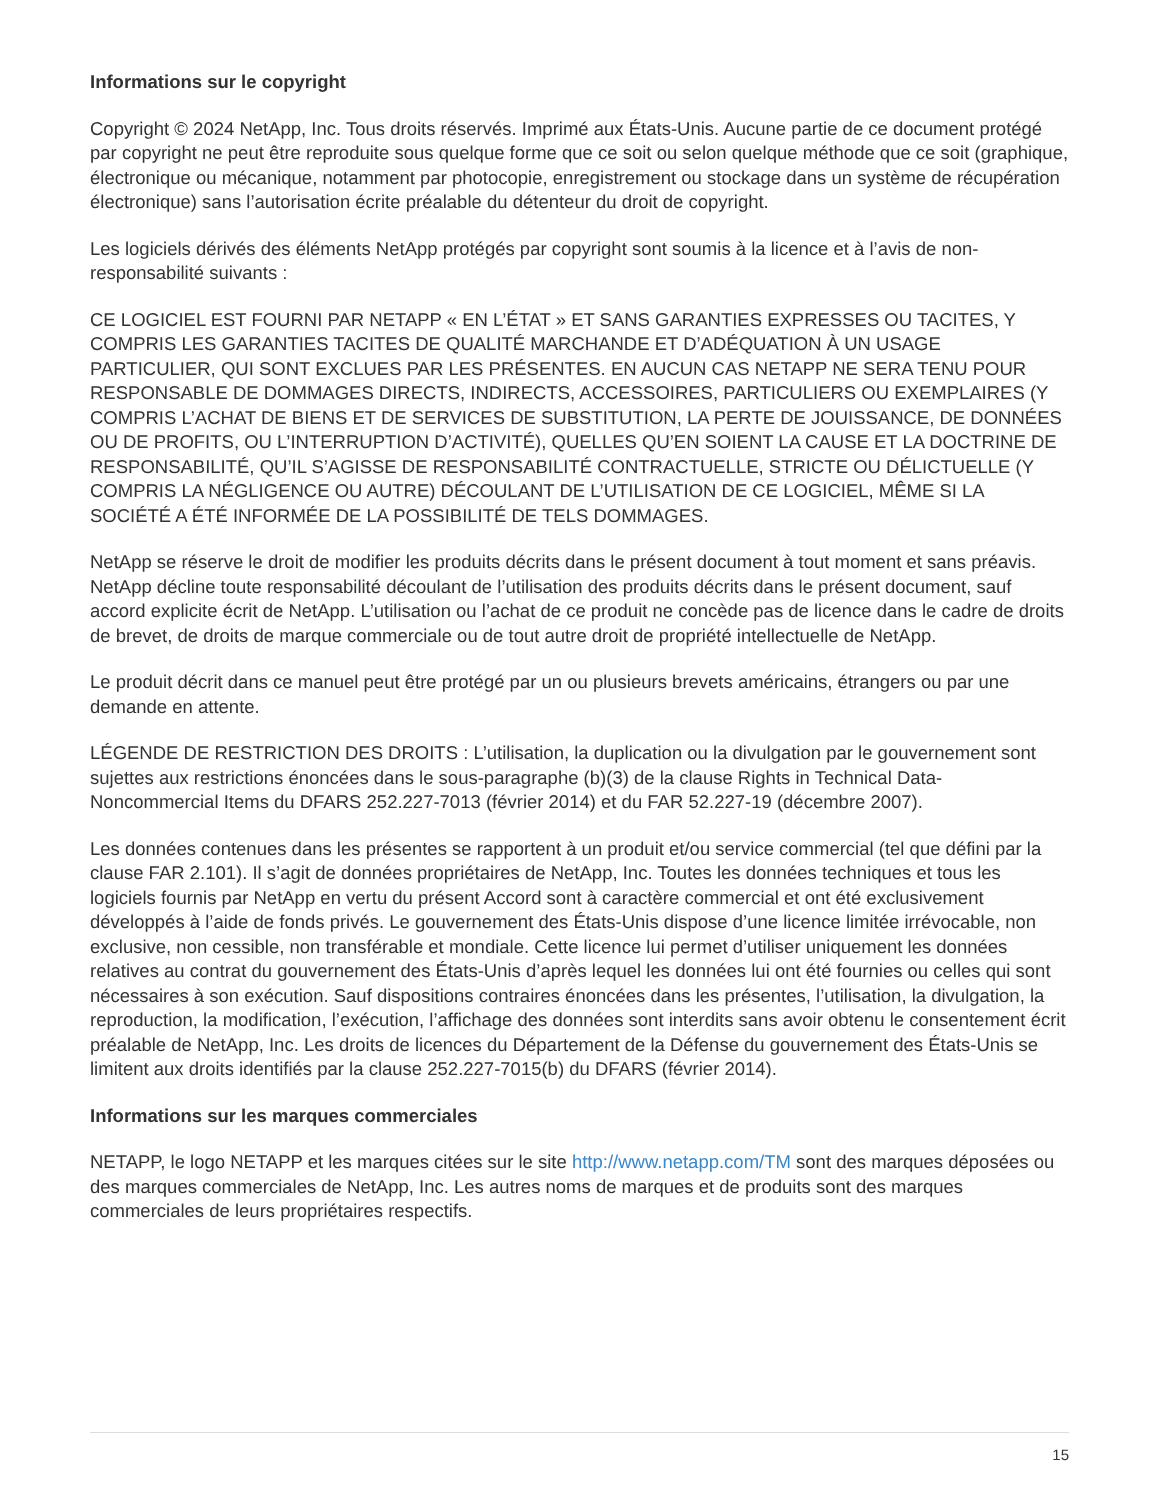Informations sur le copyright
Copyright © 2024 NetApp, Inc. Tous droits réservés. Imprimé aux États-Unis. Aucune partie de ce document protégé par copyright ne peut être reproduite sous quelque forme que ce soit ou selon quelque méthode que ce soit (graphique, électronique ou mécanique, notamment par photocopie, enregistrement ou stockage dans un système de récupération électronique) sans l’autorisation écrite préalable du détenteur du droit de copyright.
Les logiciels dérivés des éléments NetApp protégés par copyright sont soumis à la licence et à l’avis de non-responsabilité suivants :
CE LOGICIEL EST FOURNI PAR NETAPP « EN L’ÉTAT » ET SANS GARANTIES EXPRESSES OU TACITES, Y COMPRIS LES GARANTIES TACITES DE QUALITÉ MARCHANDE ET D’ADÉQUATION À UN USAGE PARTICULIER, QUI SONT EXCLUES PAR LES PRÉSENTES. EN AUCUN CAS NETAPP NE SERA TENU POUR RESPONSABLE DE DOMMAGES DIRECTS, INDIRECTS, ACCESSOIRES, PARTICULIERS OU EXEMPLAIRES (Y COMPRIS L’ACHAT DE BIENS ET DE SERVICES DE SUBSTITUTION, LA PERTE DE JOUISSANCE, DE DONNÉES OU DE PROFITS, OU L’INTERRUPTION D’ACTIVITÉ), QUELLES QU’EN SOIENT LA CAUSE ET LA DOCTRINE DE RESPONSABILITÉ, QU’IL S’AGISSE DE RESPONSABILITÉ CONTRACTUELLE, STRICTE OU DÉLICTUELLE (Y COMPRIS LA NÉGLIGENCE OU AUTRE) DÉCOULANT DE L’UTILISATION DE CE LOGICIEL, MÊME SI LA SOCIÉTÉ A ÉTÉ INFORMÉE DE LA POSSIBILITÉ DE TELS DOMMAGES.
NetApp se réserve le droit de modifier les produits décrits dans le présent document à tout moment et sans préavis. NetApp décline toute responsabilité découlant de l’utilisation des produits décrits dans le présent document, sauf accord explicite écrit de NetApp. L’utilisation ou l’achat de ce produit ne concède pas de licence dans le cadre de droits de brevet, de droits de marque commerciale ou de tout autre droit de propriété intellectuelle de NetApp.
Le produit décrit dans ce manuel peut être protégé par un ou plusieurs brevets américains, étrangers ou par une demande en attente.
LÉGENDE DE RESTRICTION DES DROITS : L’utilisation, la duplication ou la divulgation par le gouvernement sont sujettes aux restrictions énoncées dans le sous-paragraphe (b)(3) de la clause Rights in Technical Data-Noncommercial Items du DFARS 252.227-7013 (février 2014) et du FAR 52.227-19 (décembre 2007).
Les données contenues dans les présentes se rapportent à un produit et/ou service commercial (tel que défini par la clause FAR 2.101). Il s’agit de données propriétaires de NetApp, Inc. Toutes les données techniques et tous les logiciels fournis par NetApp en vertu du présent Accord sont à caractère commercial et ont été exclusivement développés à l’aide de fonds privés. Le gouvernement des États-Unis dispose d’une licence limitée irrévocable, non exclusive, non cessible, non transférable et mondiale. Cette licence lui permet d’utiliser uniquement les données relatives au contrat du gouvernement des États-Unis d’après lequel les données lui ont été fournies ou celles qui sont nécessaires à son exécution. Sauf dispositions contraires énoncées dans les présentes, l’utilisation, la divulgation, la reproduction, la modification, l’exécution, l’affichage des données sont interdits sans avoir obtenu le consentement écrit préalable de NetApp, Inc. Les droits de licences du Département de la Défense du gouvernement des États-Unis se limitent aux droits identifiés par la clause 252.227-7015(b) du DFARS (février 2014).
Informations sur les marques commerciales
NETAPP, le logo NETAPP et les marques citées sur le site http://www.netapp.com/TM sont des marques déposées ou des marques commerciales de NetApp, Inc. Les autres noms de marques et de produits sont des marques commerciales de leurs propriétaires respectifs.
15